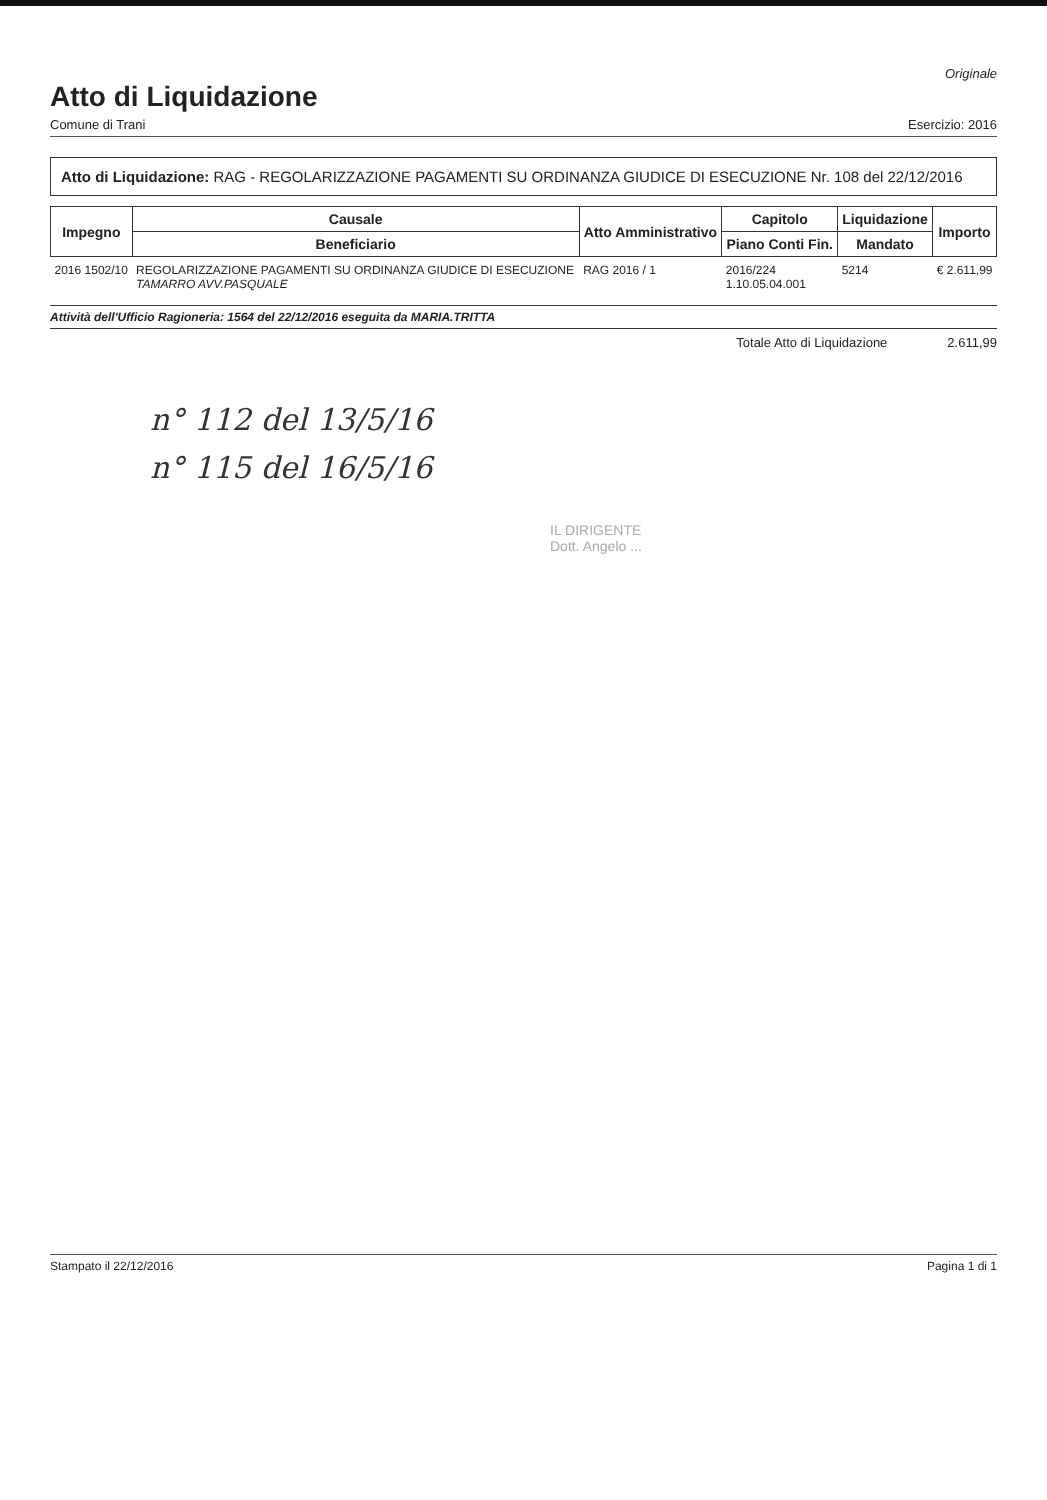Originale
Atto di Liquidazione
Comune di Trani Esercizio: 2016
Atto di Liquidazione: RAG - REGOLARIZZAZIONE PAGAMENTI SU ORDINANZA GIUDICE DI ESECUZIONE Nr. 108 del 22/12/2016
| Impegno | Causale | Atto Amministrativo | Capitolo | Liquidazione | Importo |
| --- | --- | --- | --- | --- | --- |
| | Beneficiario | | Piano Conti Fin. | Mandato | |
| 2016 1502/10 | REGOLARIZZAZIONE PAGAMENTI SU ORDINANZA GIUDICE DI ESECUZIONE TAMARRO AVV.PASQUALE | RAG 2016 / 1 | 2016/224 1.10.05.04.001 | 5214 | € 2.611,99 |
Attività dell'Ufficio Ragioneria: 1564 del 22/12/2016 eseguita da MARIA.TRITTA
Totale Atto di Liquidazione 2.611,99
n° 112 del 13/5/16
n° 115 del 16/5/16
IL DIRIGENTE
Dott. Angelo ...
Stampato il 22/12/2016 Pagina 1 di 1